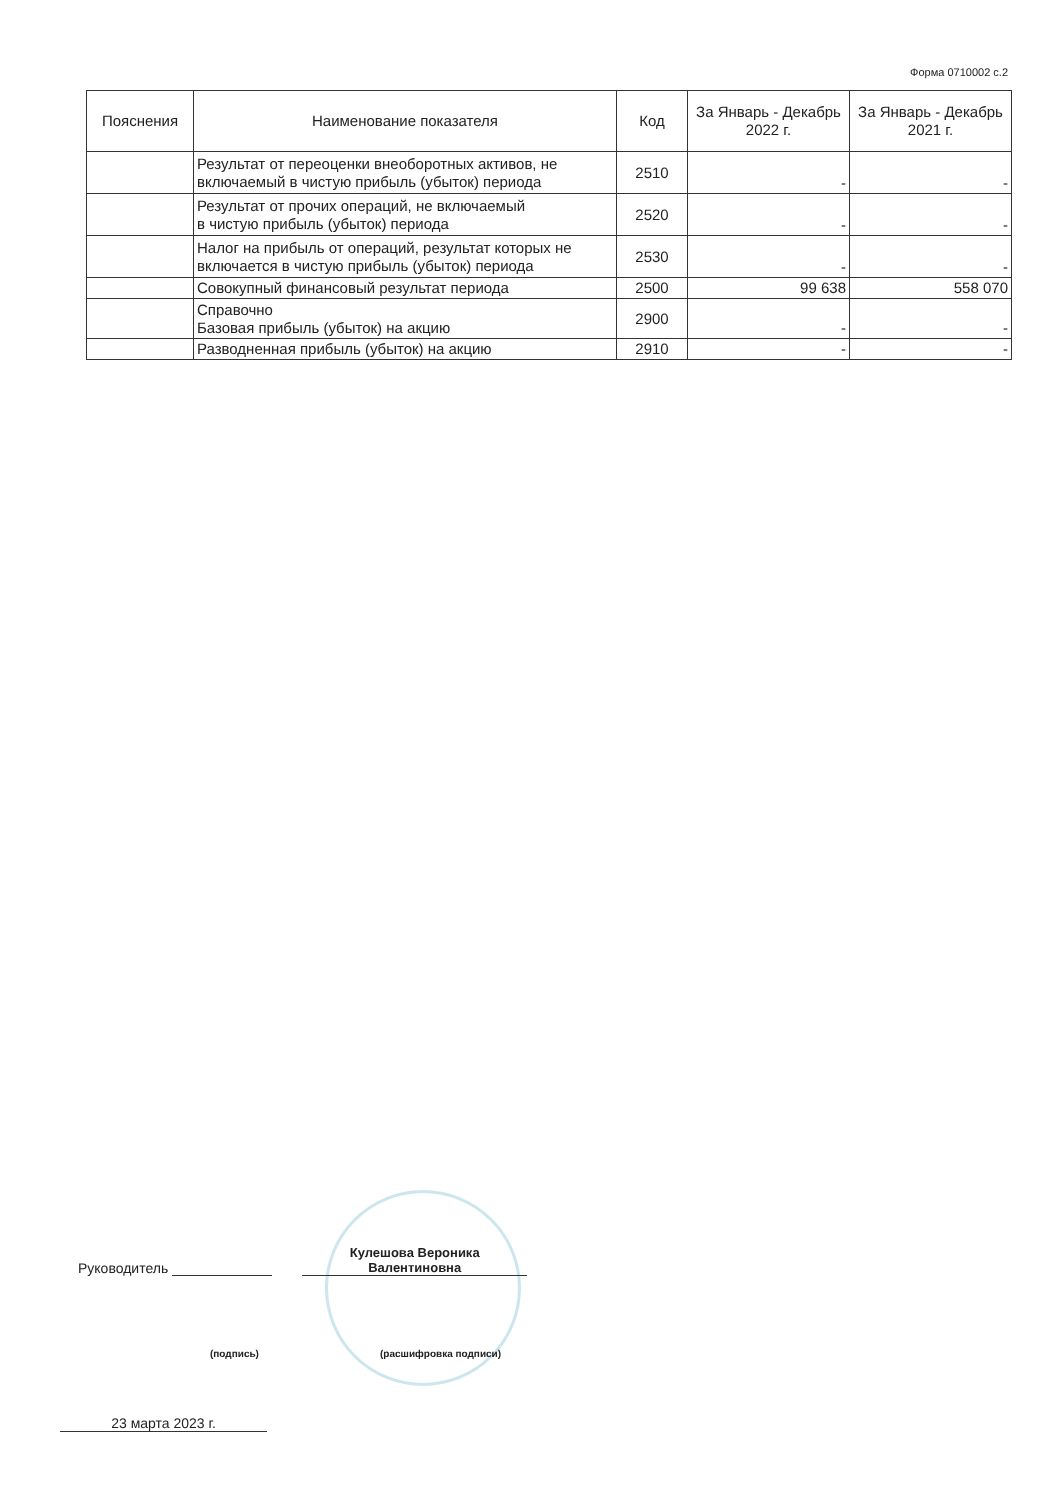Форма 0710002 с.2
| Пояснения | Наименование показателя | Код | За Январь - Декабрь 2022 г. | За Январь - Декабрь 2021 г. |
| --- | --- | --- | --- | --- |
| | Результат от переоценки внеоборотных активов, не включаемый в чистую прибыль (убыток) периода | 2510 | - | - |
| | Результат от прочих операций, не включаемый в чистую прибыль (убыток) периода | 2520 | - | - |
| | Налог на прибыль от операций, результат которых не включается в чистую прибыль (убыток) периода | 2530 | - | - |
| | Совокупный финансовый результат периода | 2500 | 99 638 | 558 070 |
| | Справочно Базовая прибыль (убыток) на акцию | 2900 | - | - |
| | Разводненная прибыль (убыток) на акцию | 2910 | - | - |
Руководитель
Кулешова Вероника
Валентиновна
(подпись) (расшифровка подписи)
23 марта 2023 г.